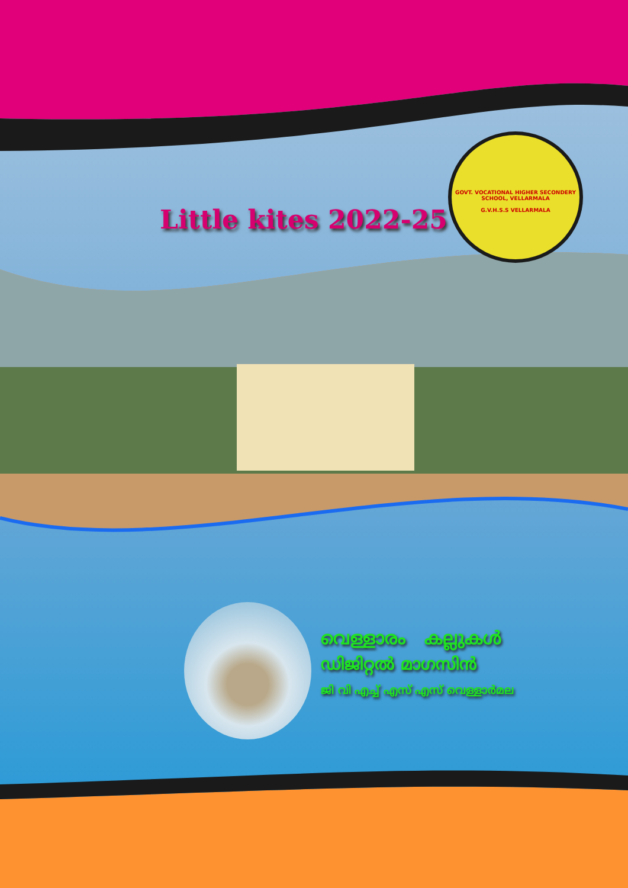Little kites 2022-25
GOVT. VOCATIONAL HIGHER SECONDERY SCHOOL, VELLARMALA
G.V.H.S.S VELLARMALA
വെള്ളാരം കല്ലുകൾ
ഡിജിറ്റൽ മാഗസിൻ
ജി വി എച്ച് എസ് എസ് വെള്ളാർമല